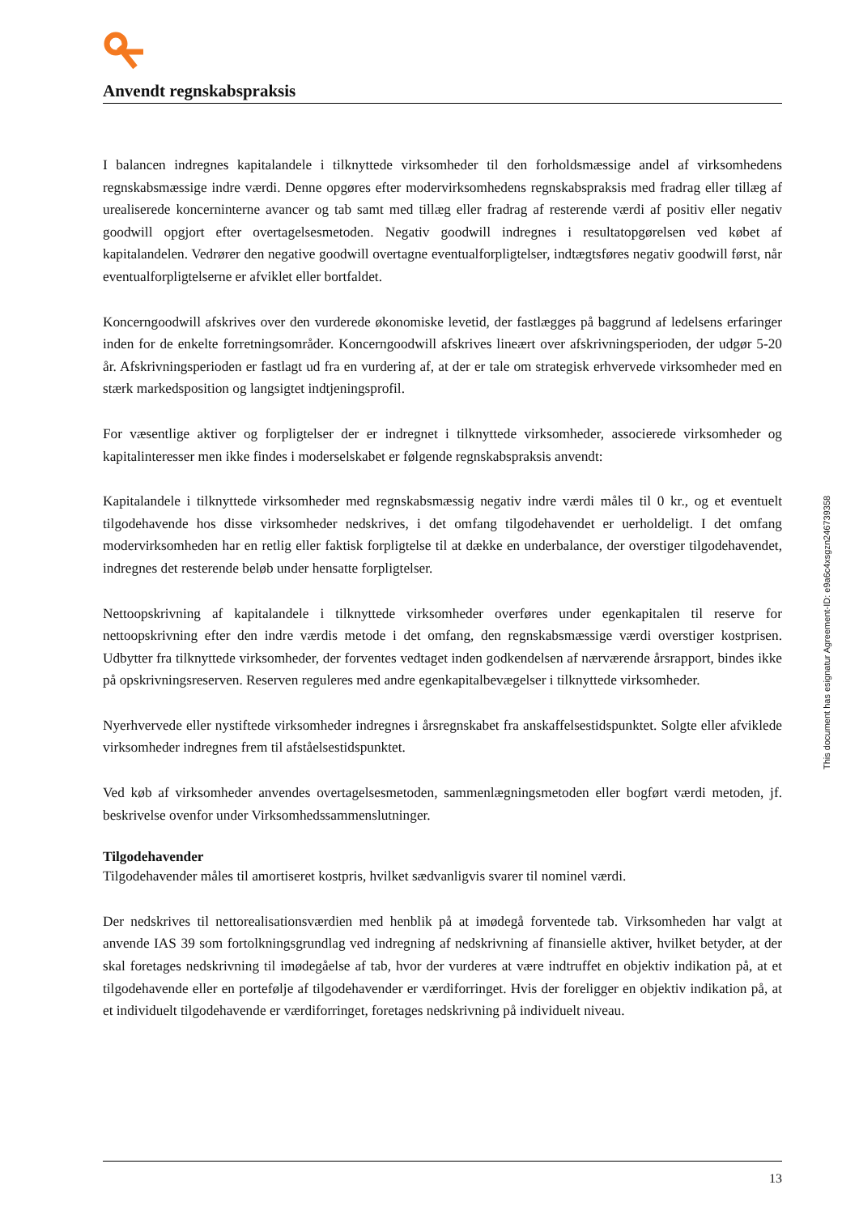Anvendt regnskabspraksis
I balancen indregnes kapitalandele i tilknyttede virksomheder til den forholdsmæssige andel af virksomhedens regnskabsmæssige indre værdi. Denne opgøres efter modervirksomhedens regnskabspraksis med fradrag eller tillæg af urealiserede koncerninterne avancer og tab samt med tillæg eller fradrag af resterende værdi af positiv eller negativ goodwill opgjort efter overtagelsesmetoden. Negativ goodwill indregnes i resultatopgørelsen ved købet af kapitalandelen. Vedrører den negative goodwill overtagne eventualforpligtelser, indtægtsføres negativ goodwill først, når eventualforpligtelserne er afviklet eller bortfaldet.
Koncerngoodwill afskrives over den vurderede økonomiske levetid, der fastlægges på baggrund af ledelsens erfaringer inden for de enkelte forretningsområder. Koncerngoodwill afskrives lineært over afskrivningsperioden, der udgør 5-20 år. Afskrivningsperioden er fastlagt ud fra en vurdering af, at der er tale om strategisk erhvervede virksomheder med en stærk markedsposition og langsigtet indtjeningsprofil.
For væsentlige aktiver og forpligtelser der er indregnet i tilknyttede virksomheder, associerede virksomheder og kapitalinteresser men ikke findes i moderselskabet er følgende regnskabspraksis anvendt:
Kapitalandele i tilknyttede virksomheder med regnskabsmæssig negativ indre værdi måles til 0 kr., og et eventuelt tilgodehavende hos disse virksomheder nedskrives, i det omfang tilgodehavendet er uerholdeligt. I det omfang modervirksomheden har en retlig eller faktisk forpligtelse til at dække en underbalance, der overstiger tilgodehavendet, indregnes det resterende beløb under hensatte forpligtelser.
Nettoopskrivning af kapitalandele i tilknyttede virksomheder overføres under egenkapitalen til reserve for nettoopskrivning efter den indre værdis metode i det omfang, den regnskabsmæssige værdi overstiger kostprisen. Udbytter fra tilknyttede virksomheder, der forventes vedtaget inden godkendelsen af nærværende årsrapport, bindes ikke på opskrivningsreserven. Reserven reguleres med andre egenkapitalbevægelser i tilknyttede virksomheder.
Nyerhvervede eller nystiftede virksomheder indregnes i årsregnskabet fra anskaffelsestidspunktet. Solgte eller afviklede virksomheder indregnes frem til afståelsestidspunktet.
Ved køb af virksomheder anvendes overtagelsesmetoden, sammenlægningsmetoden eller bogført værdi metoden, jf. beskrivelse ovenfor under Virksomhedssammenslutninger.
Tilgodehavender
Tilgodehavender måles til amortiseret kostpris, hvilket sædvanligvis svarer til nominel værdi.
Der nedskrives til nettorealisationsværdien med henblik på at imødegå forventede tab. Virksomheden har valgt at anvende IAS 39 som fortolkningsgrundlag ved indregning af nedskrivning af finansielle aktiver, hvilket betyder, at der skal foretages nedskrivning til imødegåelse af tab, hvor der vurderes at være indtruffet en objektiv indikation på, at et tilgodehavende eller en portefølje af tilgodehavender er værdiforringet. Hvis der foreligger en objektiv indikation på, at et individuelt tilgodehavende er værdiforringet, foretages nedskrivning på individuelt niveau.
This document has esignatur Agreement-ID: e9a6c4xsgzn246739358
13